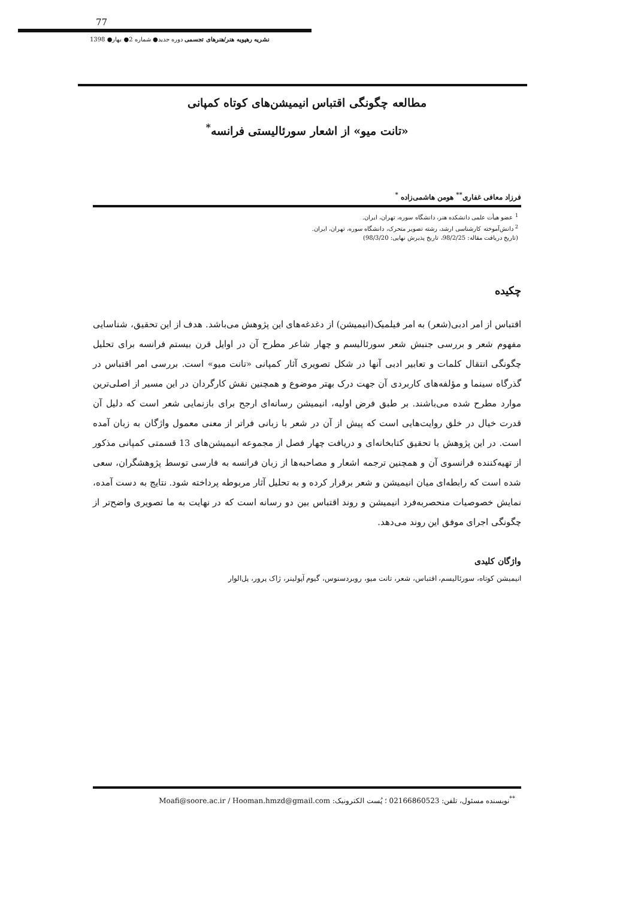77
نشریه رهپویه هنر/هنرهای تجسمی دوره جدید● شماره 2● بهار● 1398
مطالعه چگونگی اقتباس انیمیشن‌های کوتاه کمپانی
«تانت میو» از اشعار سورئالیستی فرانسه<sup>*</sup>
فرزاد معافی غفاری<sup>**</sup> هومن هاشمی‌زاده <sup>*</sup>
<sup>1</sup> عضو هیأت علمی دانشکده هنر، دانشگاه سوره، تهران، ایران.
<sup>2</sup> دانش‌آموخته کارشناسی ارشد، رشته تصویر متحرک، دانشگاه سوره، تهران، ایران.
(تاریخ دریافت مقاله: 98/2/25، تاریخ پذیرش نهایی: 98/3/20)
چکیده
اقتباس از امر ادبی(شعر) به امر فیلمیک(انیمیشن) از دغدغه‌های این پژوهش می‌باشد. هدف از این تحقیق، شناسایی مفهوم شعر و بررسی جنبش شعر سورئالیسم و چهار شاعر مطرح آن در اوایل قرن بیستم فرانسه برای تحلیل چگونگی انتقال کلمات و تعابیر ادبی آنها در شکل تصویری آثار کمپانی «تانت میو» است. بررسی امر اقتباس در گذرگاه سینما و مؤلفه‌های کاربردی آن جهت درک بهتر موضوع و همچنین نقش کارگردان در این مسیر از اصلی‌ترین موارد مطرح شده می‌باشند. بر طبق فرض اولیه، انیمیشن رسانه‌ای ارجح برای بازنمایی شعر است که دلیل آن قدرت خیال در خلق روایت‌هایی است که پیش از آن در شعر با زبانی فراتر از معنی معمول واژگان به زبان آمده است. در این پژوهش با تحقیق کتابخانه‌ای و دریافت چهار فصل از مجموعه انیمیشن‌های 13 قسمتی کمپانی مذکور از تهیه‌کننده فرانسوی آن و همچنین ترجمه اشعار و مصاحبه‌ها از زبان فرانسه به فارسی توسط پژوهشگران، سعی شده است که رابطه‌ای میان انیمیشن و شعر برقرار کرده و به تحلیل آثار مربوطه پرداخته شود. نتایج به دست آمده، نمایش خصوصیات منحصربه‌فرد انیمیشن و روند اقتباس بین دو رسانه است که در نهایت به ما تصویری واضح‌تر از چگونگی اجرای موفق این روند می‌دهد.
واژگان کلیدی
انیمیشن کوتاه، سورئالیسم، اقتباس، شعر، تانت میو، روبردسنوس، گیوم آپولینر، ژاک پرور، پل‌الوار
<sup>**</sup> نویسنده مسئول، تلفن: 02166860523 ؛ پُست الکترونیک: Moafi@soore.ac.ir / Hooman.hmzd@gmail.com